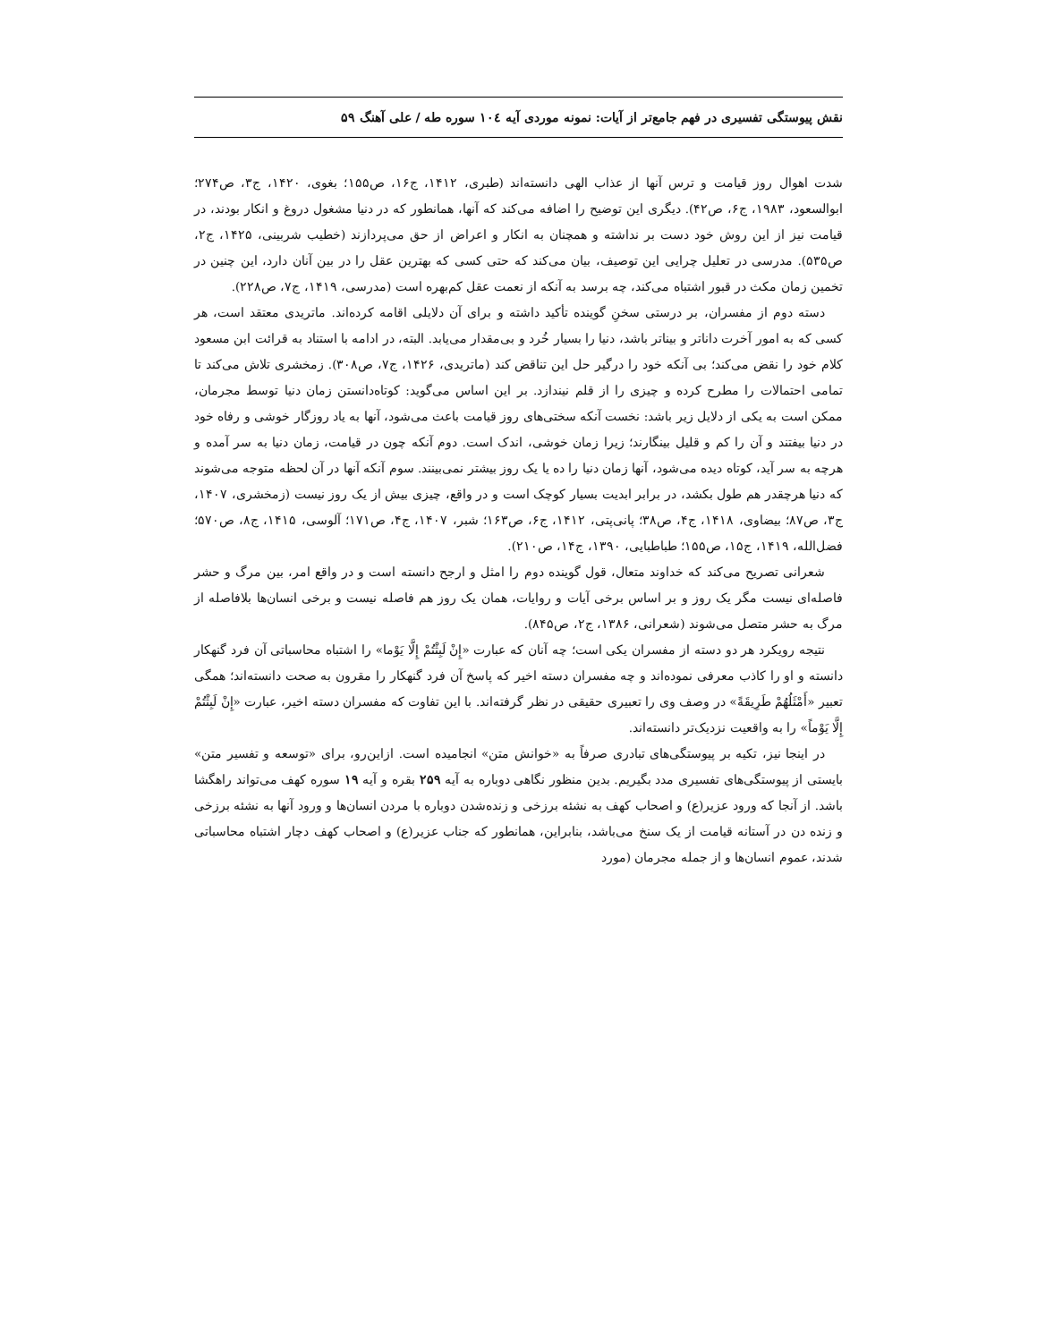نقش پیوستگی تفسیری در فهم جامع‌تر از آیات: نمونه موردی آیه ۱۰٤ سوره طه / علی آهنگ ۵۹
شدت اهوال روز قیامت و ترس آنها از عذاب الهی دانسته‌اند (طبری، ۱۴۱۲، ج۱۶، ص۱۵۵؛ بغوی، ۱۴۲۰، ج۳، ص۲۷۴؛ ابوالسعود، ۱۹۸۳، ج۶، ص۴۲). دیگری این توضیح را اضافه می‌کند که آنها، همانطور که در دنیا مشغول دروغ و انکار بودند، در قیامت نیز از این روش خود دست بر نداشته و همچنان به انکار و اعراض از حق می‌پردازند (خطیب شربینی، ۱۴۲۵، ج۲، ص۵۳۵). مدرسی در تعلیل چرایی این توصیف، بیان می‌کند که حتی کسی که بهترین عقل را در بین آنان دارد، این چنین در تخمین زمان مکث در قبور اشتباه می‌کند، چه برسد به آنکه از نعمت عقل کم‌بهره است (مدرسی، ۱۴۱۹، ج۷، ص۲۲۸).
دسته دوم از مفسران، بر درستی سخنِ گوینده تأکید داشته و برای آن دلایلی اقامه کرده‌اند. ماتریدی معتقد است، هر کسی که به امور آخرت داناتر و بیناتر باشد، دنیا را بسیار خُرد و بی‌مقدار می‌یابد. البته، در ادامه با استناد به قرائت ابن مسعود کلام خود را نقض می‌کند؛ بی آنکه خود را درگیر حل این تناقض کند (ماتریدی، ۱۴۲۶، ج۷، ص۳۰۸). زمخشری تلاش می‌کند تا تمامی احتمالات را مطرح کرده و چیزی را از قلم نیندازد. بر این اساس می‌گوید: کوتاه‌دانستن زمان دنیا توسط مجرمان، ممکن است به یکی از دلایل زیر باشد: نخست آنکه سختی‌های روز قیامت باعث می‌شود، آنها به یاد روزگار خوشی و رفاه خود در دنیا بیفتند و آن را کم و قلیل بینگارند؛ زیرا زمان خوشی، اندک است. دوم آنکه چون در قیامت، زمان دنیا به سر آمده و هرچه به سر آید، کوتاه دیده می‌شود، آنها زمان دنیا را ده یا یک روز بیشتر نمی‌بینند. سوم آنکه آنها در آن لحظه متوجه می‌شوند که دنیا هرچقدر هم طول بکشد، در برابر ابدیت بسیار کوچک است و در واقع، چیزی بیش از یک روز نیست (زمخشری، ۱۴۰۷، ج۳، ص۸۷؛ بیضاوی، ۱۴۱۸، ج۴، ص۳۸؛ پانی‌پتی، ۱۴۱۲، ج۶، ص۱۶۳؛ شبر، ۱۴۰۷، ج۴، ص۱۷۱؛ آلوسی، ۱۴۱۵، ج۸، ص۵۷۰؛ فضل‌الله، ۱۴۱۹، ج۱۵، ص۱۵۵؛ طباطبایی، ۱۳۹۰، ج۱۴، ص۲۱۰).
شعرانی تصریح می‌کند که خداوند متعال، قول گوینده دوم را امثل و ارجح دانسته است و در واقع امر، بین مرگ و حشر فاصله‌ای نیست مگر یک روز و بر اساس برخی آیات و روایات، همان یک روز هم فاصله نیست و برخی انسان‌ها بلافاصله از مرگ به حشر متصل می‌شوند (شعرانی، ۱۳۸۶، ج۲، ص۸۴۵).
نتیجه رویکرد هر دو دسته از مفسران یکی است؛ چه آنان که عبارت «إِنْ لَبِثْتُمْ إِلَّا یَوْما» را اشتباه محاسباتی آن فرد گنهکار دانسته و او را کاذب معرفی نموده‌اند و چه مفسران دسته اخیر که پاسخ آن فرد گنهکار را مقرون به صحت دانسته‌اند؛ همگی تعبیر «أَمْثَلُهُمْ طَرِيقَةً» در وصف وی را تعبیری حقیقی در نظر گرفته‌اند. با این تفاوت که مفسران دسته اخیر، عبارت «إِنْ لَبِثْتُمْ إِلَّا يَوْماً» را به واقعیت نزدیک‌تر دانسته‌اند.
در اینجا نیز، تکیه بر پیوستگی‌های تبادری صرفاً به «خوانش متن» انجامیده است. ازاین‌رو، برای «توسعه و تفسیر متن» بایستی از پیوستگی‌های تفسیری مدد بگیریم. بدین منظور نگاهی دوباره به آیه ۲۵۹ بقره و آیه ۱۹ سوره کهف می‌تواند راهگشا باشد. از آنجا که ورود عزیر(ع) و اصحاب کهف به نشئه برزخی و زنده‌شدن دوباره با مردن انسان‌ها و ورود آنها به نشئه برزخی و زنده دن در آستانه قیامت از یک سنخ می‌باشد، بنابراین، همانطور که جناب عزیر(ع) و اصحاب کهف دچار اشتباه محاسباتی شدند، عموم انسان‌ها و از جمله مجرمان (مورد